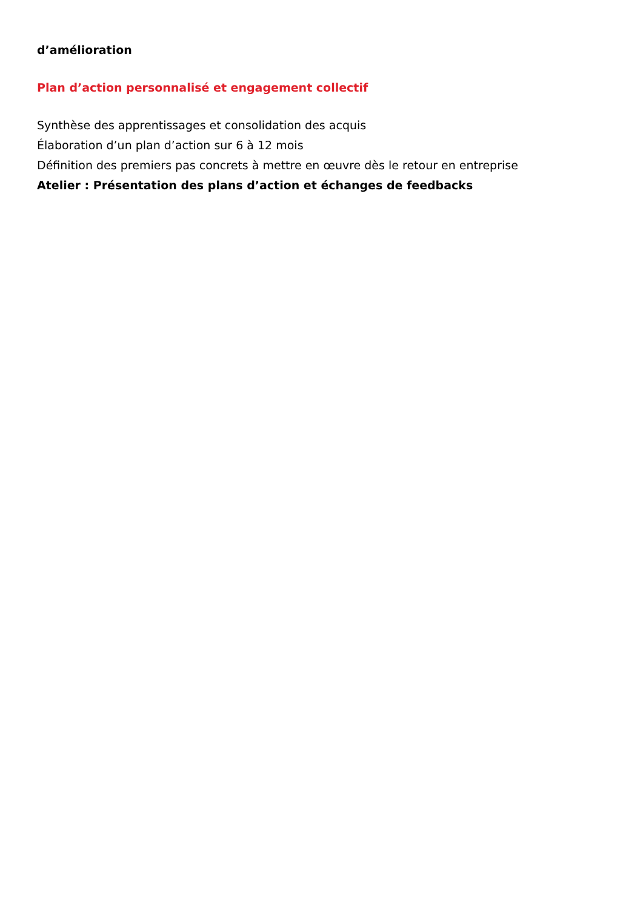d’amélioration
Plan d’action personnalisé et engagement collectif
Synthèse des apprentissages et consolidation des acquis
Élaboration d’un plan d’action sur 6 à 12 mois
Définition des premiers pas concrets à mettre en œuvre dès le retour en entreprise
Atelier : Présentation des plans d’action et échanges de feedbacks